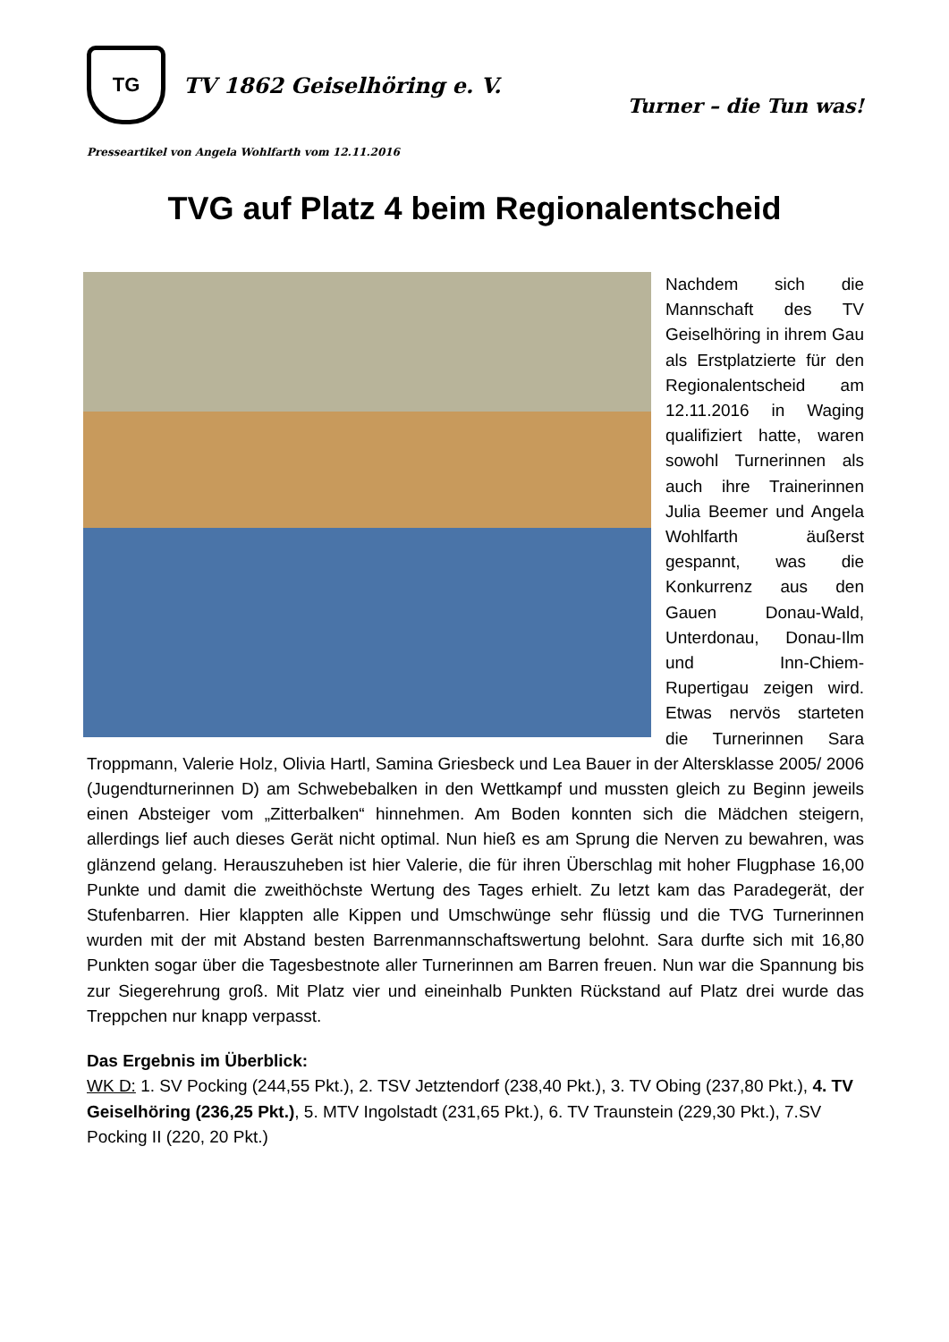TG
TV 1862 Geiselhöring e. V.
Turner – die Tun was!
Presseartikel von Angela Wohlfarth vom 12.11.2016
TVG auf Platz 4 beim Regionalentscheid
Nachdem sich die Mannschaft des TV Geiselhöring in ihrem Gau als Erstplatzierte für den Regionalentscheid am 12.11.2016 in Waging qualifiziert hatte, waren sowohl Turnerinnen als auch ihre Trainerinnen Julia Beemer und Angela Wohlfarth äußerst gespannt, was die Konkurrenz aus den Gauen Donau-Wald, Unterdonau, Donau-Ilm und Inn-Chiem-Rupertigau zeigen wird. Etwas nervös starteten die Turnerinnen Sara Troppmann, Valerie Holz, Olivia Hartl, Samina Griesbeck und Lea Bauer in der Altersklasse 2005/ 2006 (Jugendturnerinnen D) am Schwebebalken in den Wettkampf und mussten gleich zu Beginn jeweils einen Absteiger vom „Zitterbalken“ hinnehmen. Am Boden konnten sich die Mädchen steigern, allerdings lief auch dieses Gerät nicht optimal. Nun hieß es am Sprung die Nerven zu bewahren, was glänzend gelang. Herauszuheben ist hier Valerie, die für ihren Überschlag mit hoher Flugphase 16,00 Punkte und damit die zweithöchste Wertung des Tages erhielt. Zu letzt kam das Paradegerät, der Stufenbarren. Hier klappten alle Kippen und Umschwünge sehr flüssig und die TVG Turnerinnen wurden mit der mit Abstand besten Barrenmannschaftswertung belohnt. Sara durfte sich mit 16,80 Punkten sogar über die Tagesbestnote aller Turnerinnen am Barren freuen. Nun war die Spannung bis zur Siegerehrung groß. Mit Platz vier und eineinhalb Punkten Rückstand auf Platz drei wurde das Treppchen nur knapp verpasst.
Das Ergebnis im Überblick:
WK D: 1. SV Pocking (244,55 Pkt.), 2. TSV Jetztendorf (238,40 Pkt.), 3. TV Obing (237,80 Pkt.), 4. TV Geiselhöring (236,25 Pkt.), 5. MTV Ingolstadt (231,65 Pkt.), 6. TV Traunstein (229,30 Pkt.), 7.SV Pocking II (220, 20 Pkt.)